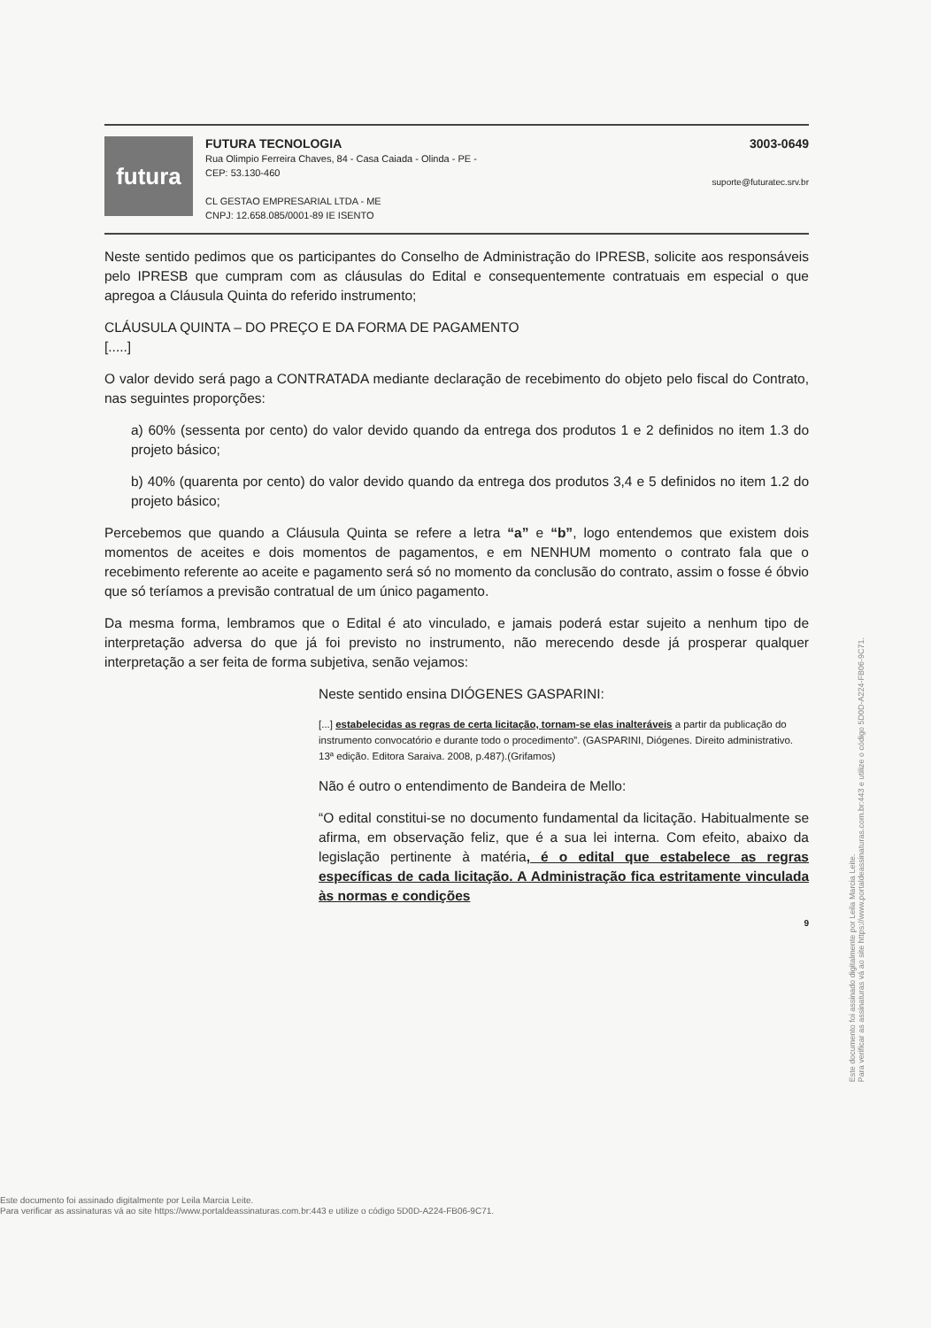futura
FUTURA TECNOLOGIA
Rua Olimpio Ferreira Chaves, 84 - Casa Caiada - Olinda - PE -
CEP: 53.130-460
CL GESTAO EMPRESARIAL LTDA - ME
CNPJ: 12.658.085/0001-89 IE ISENTO
3003-0649
suporte@futuratec.srv.br
Neste sentido pedimos que os participantes do Conselho de Administração do IPRESB, solicite aos responsáveis pelo IPRESB que cumpram com as cláusulas do Edital e consequentemente contratuais em especial o que apregoa a Cláusula Quinta do referido instrumento;
CLÁUSULA QUINTA – DO PREÇO E DA FORMA DE PAGAMENTO
[.....]
O valor devido será pago a CONTRATADA mediante declaração de recebimento do objeto pelo fiscal do Contrato, nas seguintes proporções:
a) 60% (sessenta por cento) do valor devido quando da entrega dos produtos 1 e 2 definidos no item 1.3 do projeto básico;
b) 40% (quarenta por cento) do valor devido quando da entrega dos produtos 3,4 e 5 definidos no item 1.2 do projeto básico;
Percebemos que quando a Cláusula Quinta se refere a letra “a” e “b”, logo entendemos que existem dois momentos de aceites e dois momentos de pagamentos, e em NENHUM momento o contrato fala que o recebimento referente ao aceite e pagamento será só no momento da conclusão do contrato, assim o fosse é óbvio que só teríamos a previsão contratual de um único pagamento.
Da mesma forma, lembramos que o Edital é ato vinculado, e jamais poderá estar sujeito a nenhum tipo de interpretação adversa do que já foi previsto no instrumento, não merecendo desde já prosperar qualquer interpretação a ser feita de forma subjetiva, senão vejamos:
Neste sentido ensina DIÓGENES GASPARINI:
[...] estabelecidas as regras de certa licitação, tornam-se elas inalteráveis a partir da publicação do instrumento convocatório e durante todo o procedimento”. (GASPARINI, Diógenes. Direito administrativo. 13ª edição. Editora Saraiva. 2008, p.487).(Grifamos)
Não é outro o entendimento de Bandeira de Mello:
“O edital constitui-se no documento fundamental da licitação. Habitualmente se afirma, em observação feliz, que é a sua lei interna. Com efeito, abaixo da legislação pertinente à matéria, é o edital que estabelece as regras específicas de cada licitação. A Administração fica estritamente vinculada às normas e condições
9
Este documento foi assinado digitalmente por Leila Marcia Leite.
Para verificar as assinaturas vá ao site https://www.portaldeassinaturas.com.br:443 e utilize o código 5D0D-A224-FB06-9C71.
Este documento foi assinado digitalmente por Leila Marcia Leite.
Para verificar as assinaturas vá ao site https://www.portaldeassinaturas.com.br:443 e utilize o código 5D0D-A224-FB06-9C71.